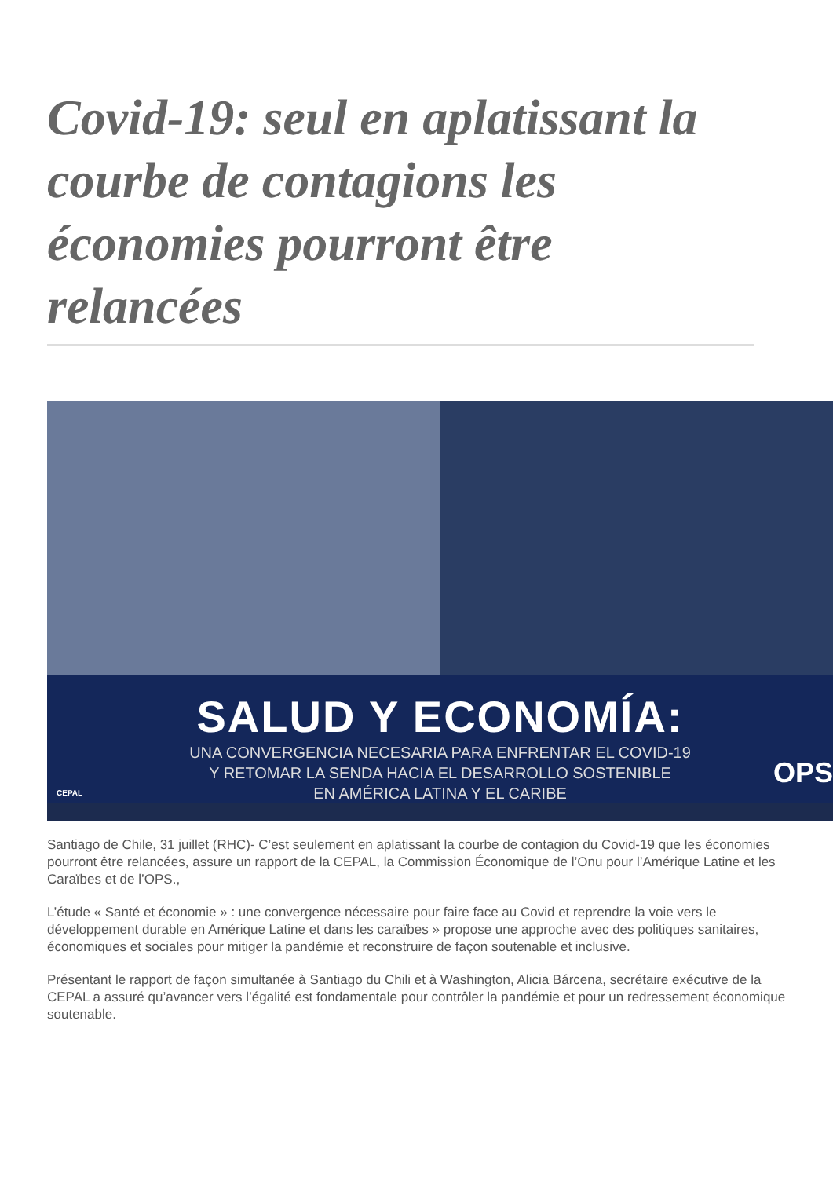Covid-19: seul en aplatissant la courbe de contagions les économies pourront être relancées
SALUD Y ECONOMÍA:
UNA CONVERGENCIA NECESARIA PARA ENFRENTAR EL COVID-19
Y RETOMAR LA SENDA HACIA EL DESARROLLO SOSTENIBLE
EN AMÉRICA LATINA Y EL CARIBE
CEPAL
OPS
Santiago de Chile, 31 juillet (RHC)- C’est seulement en aplatissant la courbe de contagion du Covid-19 que les économies pourront être relancées, assure un rapport de la CEPAL, la Commission Économique de l’Onu pour l’Amérique Latine et les Caraïbes et de l’OPS.,
L’étude « Santé et économie » : une convergence nécessaire pour faire face au Covid et reprendre la voie vers le développement durable en Amérique Latine et dans les caraïbes » propose une approche avec des politiques sanitaires, économiques et sociales pour mitiger la pandémie et reconstruire de façon soutenable et inclusive.
Présentant le rapport de façon simultanée à Santiago du Chili et à Washington, Alicia Bárcena, secrétaire exécutive de la CEPAL a assuré qu’avancer vers l’égalité est fondamentale pour contrôler la pandémie et pour un redressement économique soutenable.